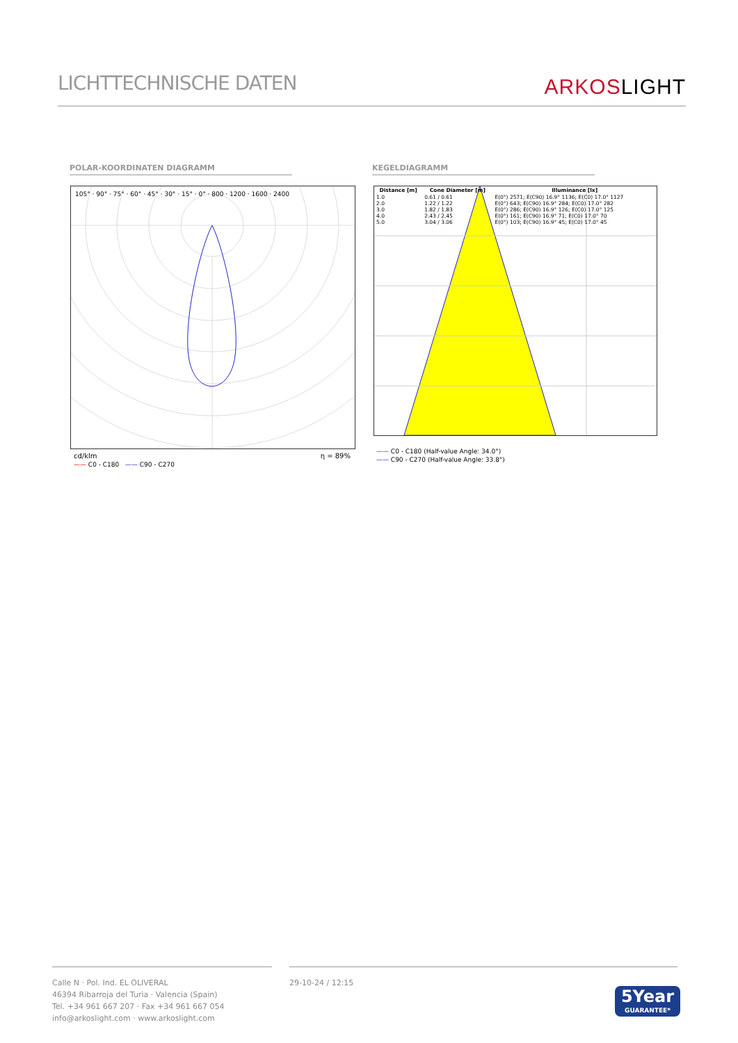LICHTTECHNISCHE DATEN
ARKOSLIGHT
POLAR-KOORDINATEN DIAGRAMM KEGELDIAGRAMM
105° · 90° · 75° · 60° · 45° · 30° · 15° · 0° · 800 · 1200 · 1600 · 2400
cd/klm η = 89%
—— C0 - C180 —— C90 - C270
| Distance [m] | Cone Diameter [m] | Illuminance [lx] |
| --- | --- | --- |
| 1.0 | 0.61 / 0.61 | E(0°) 2571; E(C90) 16.9° 1136; E(C0) 17.0° 1127 |
| 2.0 | 1.22 / 1.22 | E(0°) 643; E(C90) 16.9° 284; E(C0) 17.0° 282 |
| 3.0 | 1.82 / 1.83 | E(0°) 286; E(C90) 16.9° 126; E(C0) 17.0° 125 |
| 4.0 | 2.43 / 2.45 | E(0°) 161; E(C90) 16.9° 71; E(C0) 17.0° 70 |
| 5.0 | 3.04 / 3.06 | E(0°) 103; E(C90) 16.9° 45; E(C0) 17.0° 45 |
—— C0 - C180 (Half-value Angle: 34.0°)
—— C90 - C270 (Half-value Angle: 33.8°)
Calle N · Pol. Ind. EL OLIVERAL
46394 Ribarroja del Turia · Valencia (Spain)
Tel. +34 961 667 207 · Fax +34 961 667 054
info@arkoslight.com · www.arkoslight.com
29-10-24 / 12:15
5Year
GUARANTEE*